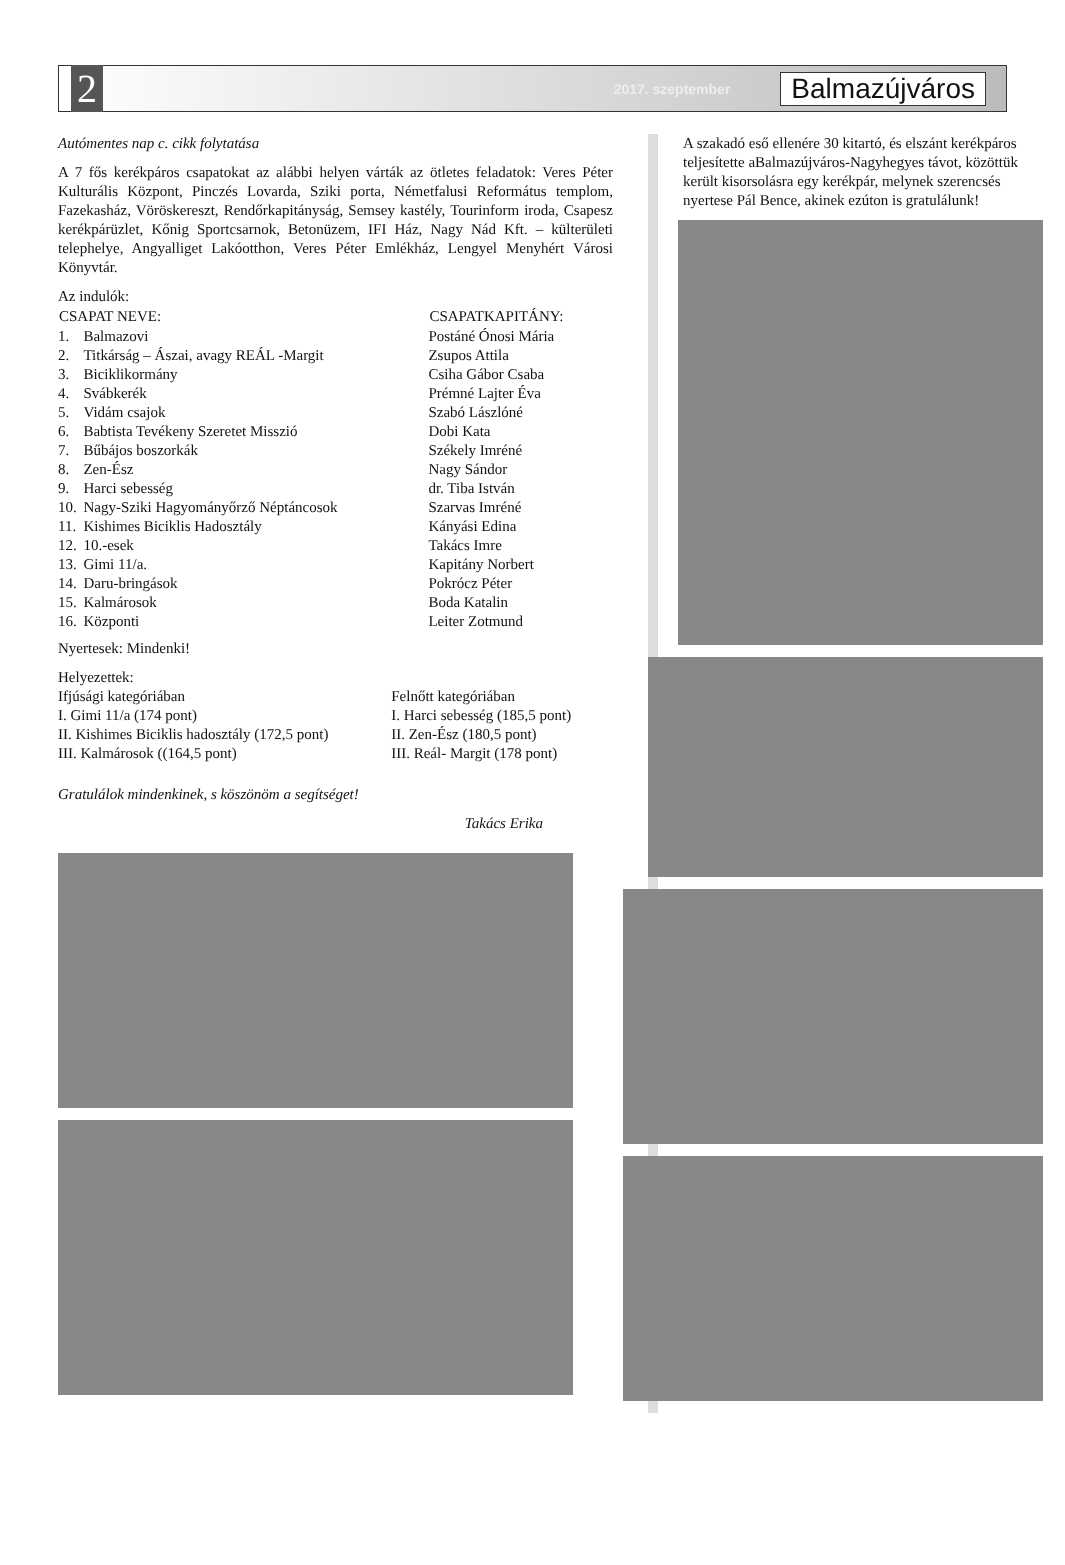2 2017. szeptember Balmazújváros
Autómentes nap c. cikk folytatása
A 7 fős kerékpáros csapatokat az alábbi helyen várták az ötletes feladatok: Veres Péter Kulturális Központ, Pinczés Lovarda, Sziki porta, Németfalusi Református templom, Fazekasház, Vöröskereszt, Rendőrkapitányság, Semsey kastély, Tourinform iroda, Csapesz kerékpárüzlet, Kőnig Sportcsarnok, Betonüzem, IFI Ház, Nagy Nád Kft. – külterületi telephelye, Angyalliget Lakóotthon, Veres Péter Emlékház, Lengyel Menyhért Városi Könyvtár.
Az indulók:
| CSAPAT NEVE: | | CSAPATKAPITÁNY: |
| --- | --- | --- |
| 1. | Balmazovi | Postáné Ónosi Mária |
| 2. | Titkárság – Ászai, avagy REÁL -Margit | Zsupos Attila |
| 3. | Biciklikormány | Csiha Gábor Csaba |
| 4. | Svábkerék | Prémné Lajter Éva |
| 5. | Vidám csajok | Szabó Lászlóné |
| 6. | Babtista Tevékeny Szeretet Misszió | Dobi Kata |
| 7. | Bűbájos boszorkák | Székely Imréné |
| 8. | Zen-Ész | Nagy Sándor |
| 9. | Harci sebesség | dr. Tiba István |
| 10. | Nagy-Sziki Hagyományőrző Néptáncosok | Szarvas Imréné |
| 11. | Kishimes Biciklis Hadosztály | Kányási Edina |
| 12. | 10.-esek | Takács Imre |
| 13. | Gimi 11/a. | Kapitány Norbert |
| 14. | Daru-bringások | Pokrócz Péter |
| 15. | Kalmárosok | Boda Katalin |
| 16. | Központi | Leiter Zotmund |
Nyertesek: Mindenki!
Helyezettek:
| Ifjúsági kategóriában | Felnőtt kategóriában |
| I. Gimi 11/a (174 pont) | I. Harci sebesség (185,5 pont) |
| II. Kishimes Biciklis hadosztály (172,5 pont) | II. Zen-Ész (180,5 pont) |
| III. Kalmárosok ((164,5 pont) | III. Reál- Margit (178 pont) |
Gratulálok mindenkinek, s köszönöm a segítséget!
Takács Erika
A szakadó eső ellenére 30 kitartó, és elszánt kerékpáros teljesítette aBalmazújváros-Nagyhegyes távot, közöttük került kisorsolásra egy kerékpár, melynek szerencsés nyertese Pál Bence, akinek ezúton is gratulálunk!